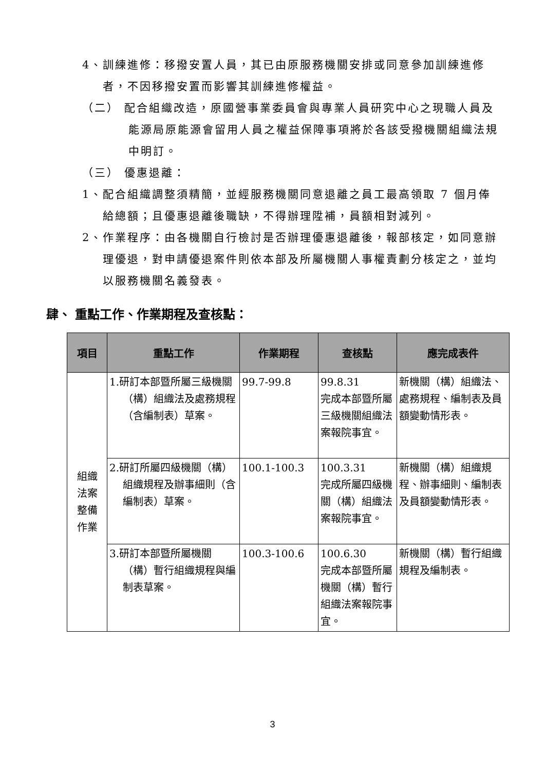4、訓練進修：移撥安置人員，其已由原服務機關安排或同意參加訓練進修者，不因移撥安置而影響其訓練進修權益。
（二） 配合組織改造，原國營事業委員會與專業人員研究中心之現職人員及能源局原能源會留用人員之權益保障事項將於各該受撥機關組織法規中明訂。
（三） 優惠退離：
1、配合組織調整須精簡，並經服務機關同意退離之員工最高領取 7 個月俸給總額；且優惠退離後職缺，不得辦理陞補，員額相對減列。
2、作業程序：由各機關自行檢討是否辦理優惠退離後，報部核定，如同意辦理優退，對申請優退案件則依本部及所屬機關人事權責劃分核定之，並均以服務機關名義發表。
肆、 重點工作、作業期程及查核點：
| 項目 | 重點工作 | 作業期程 | 查核點 | 應完成表件 |
| --- | --- | --- | --- | --- |
| 組織 法案 整備 作業 | 1.研訂本部暨所屬三級機關（構）組織法及處務規程（含編制表）草案。 | 99.7-99.8 | 99.8.31 完成本部暨所屬三級機關組織法案報院事宜。 | 新機關（構）組織法、處務規程、編制表及員額變動情形表。 |
| | 2.研訂所屬四級機關（構）組織規程及辦事細則（含編制表）草案。 | 100.1-100.3 | 100.3.31 完成所屬四級機關（構）組織法案報院事宜。 | 新機關（構）組織規程、辦事細則、編制表及員額變動情形表。 |
| | 3.研訂本部暨所屬機關（構）暫行組織規程與編制表草案。 | 100.3-100.6 | 100.6.30 完成本部暨所屬機關（構）暫行組織法案報院事宜。 | 新機關（構）暫行組織規程及編制表。 |
3